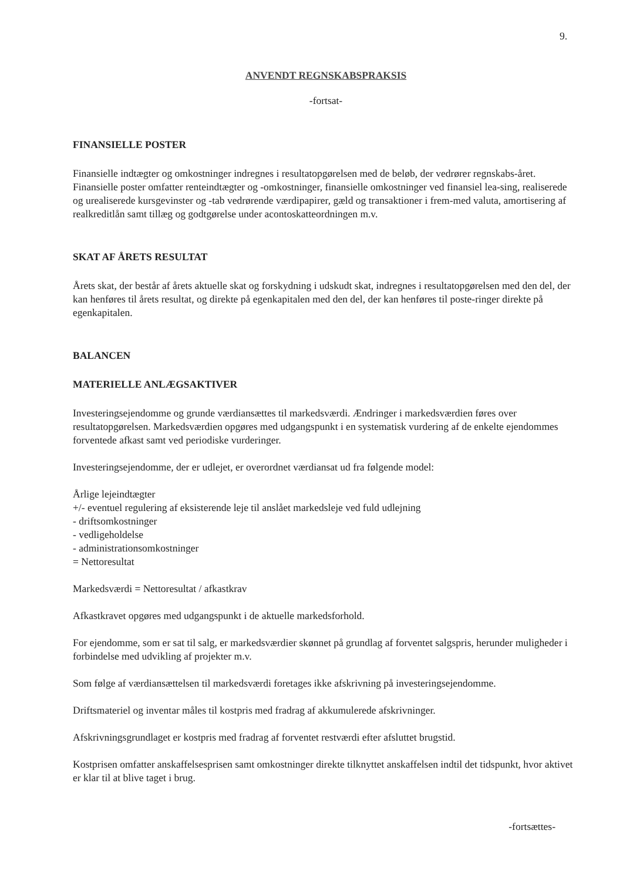9.
ANVENDT REGNSKABSPRAKSIS
-fortsat-
FINANSIELLE POSTER
Finansielle indtægter og omkostninger indregnes i resultatopgørelsen med de beløb, der vedrører regnskabs-året. Finansielle poster omfatter renteindtægter og -omkostninger, finansielle omkostninger ved finansiel lea-sing, realiserede og urealiserede kursgevinster og -tab vedrørende værdipapirer, gæld og transaktioner i frem-med valuta, amortisering af realkreditlån samt tillæg og godtgørelse under acontoskatteordningen m.v.
SKAT AF ÅRETS RESULTAT
Årets skat, der består af årets aktuelle skat og forskydning i udskudt skat, indregnes i resultatopgørelsen med den del, der kan henføres til årets resultat, og direkte på egenkapitalen med den del, der kan henføres til poste-ringer direkte på egenkapitalen.
BALANCEN
MATERIELLE ANLÆGSAKTIVER
Investeringsejendomme og grunde værdiansættes til markedsværdi. Ændringer i markedsværdien føres over resultatopgørelsen. Markedsværdien opgøres med udgangspunkt i en systematisk vurdering af de enkelte ejendommes forventede afkast samt ved periodiske vurderinger.
Investeringsejendomme, der er udlejet, er overordnet værdiansat ud fra følgende model:
Årlige lejeindtægter
+/- eventuel regulering af eksisterende leje til anslået markedsleje ved fuld udlejning
- driftsomkostninger
- vedligeholdelse
- administrationsomkostninger
= Nettoresultat
Markedsværdi = Nettoresultat / afkastkrav
Afkastkravet opgøres med udgangspunkt i de aktuelle markedsforhold.
For ejendomme, som er sat til salg, er markedsværdier skønnet på grundlag af forventet salgspris, herunder muligheder i forbindelse med udvikling af projekter m.v.
Som følge af værdiansættelsen til markedsværdi foretages ikke afskrivning på investeringsejendomme.
Driftsmateriel og inventar måles til kostpris med fradrag af akkumulerede afskrivninger.
Afskrivningsgrundlaget er kostpris med fradrag af forventet restværdi efter afsluttet brugstid.
Kostprisen omfatter anskaffelsesprisen samt omkostninger direkte tilknyttet anskaffelsen indtil det tidspunkt, hvor aktivet er klar til at blive taget i brug.
-fortsættes-